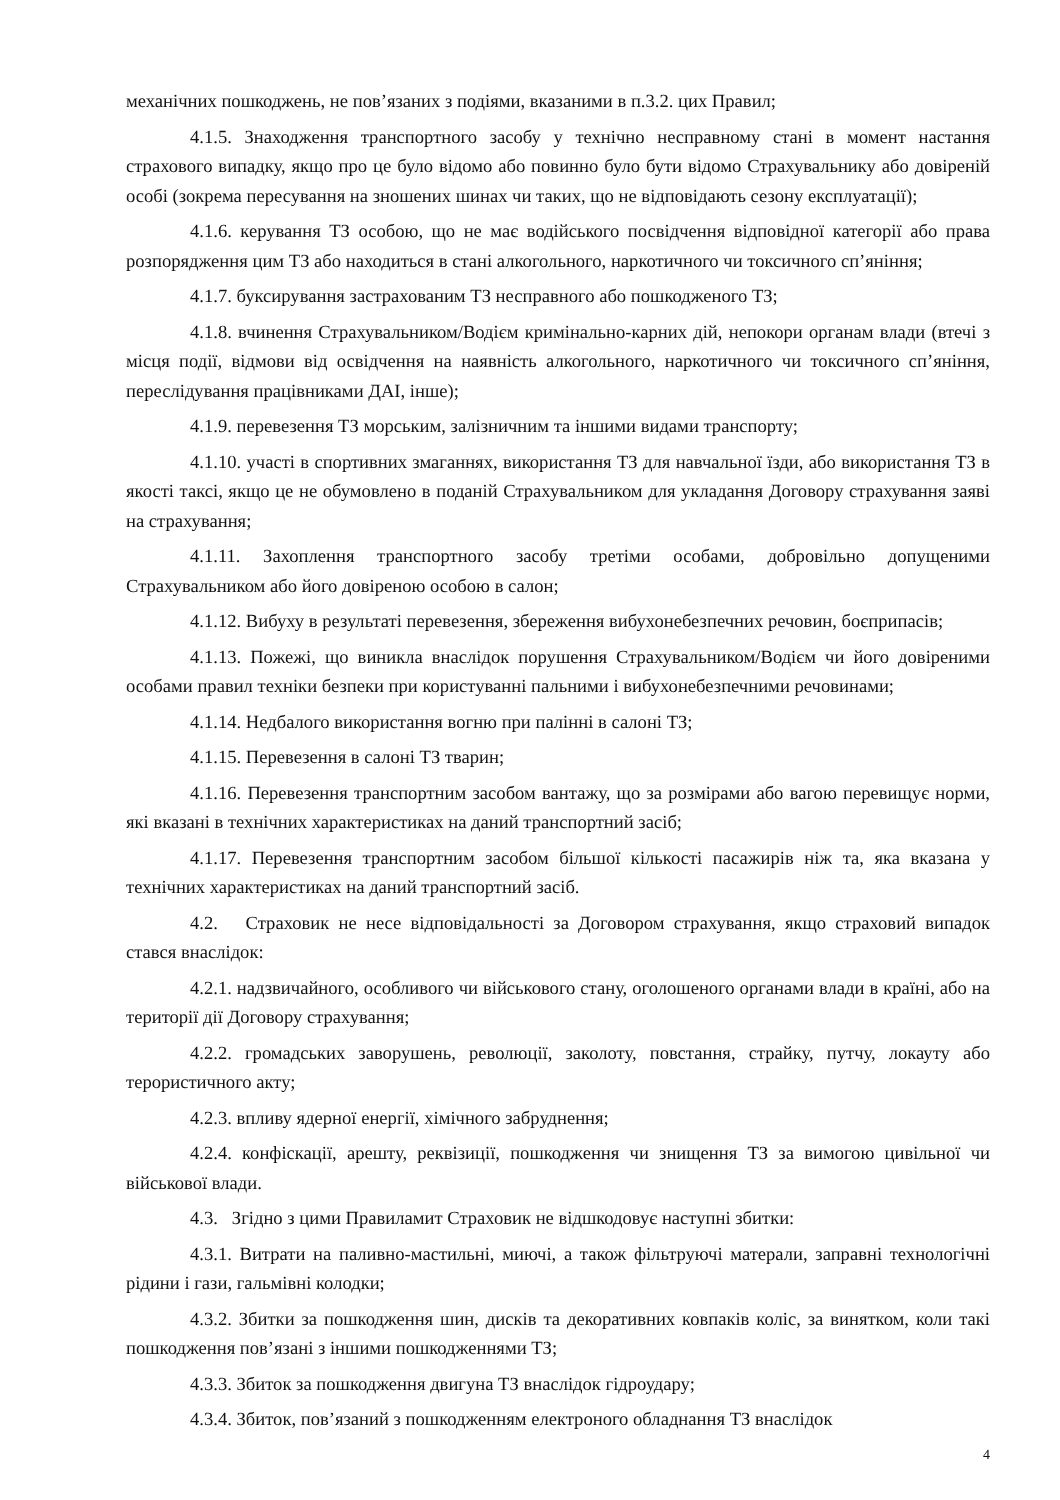механічних пошкоджень, не пов’язаних з подіями, вказаними в п.3.2. цих Правил;
4.1.5. Знаходження транспортного засобу у технічно несправному стані в момент настання страхового випадку, якщо про це було відомо або повинно було бути відомо Страхувальнику або довіреній особі (зокрема пересування на зношених шинах чи таких, що не відповідають сезону експлуатації);
4.1.6. керування ТЗ особою, що не має водійського посвідчення відповідної категорії або права розпорядження цим ТЗ або находиться в стані алкогольного, наркотичного чи токсичного сп’яніння;
4.1.7. буксирування застрахованим ТЗ несправного або пошкодженого ТЗ;
4.1.8. вчинення Страхувальником/Водієм кримінально-карних дій, непокори органам влади (втечі з місця події, відмови від освідчення на наявність алкогольного, наркотичного чи токсичного сп’яніння, переслідування працівниками ДАІ, інше);
4.1.9. перевезення ТЗ морським, залізничним та іншими видами транспорту;
4.1.10. участі в спортивних змаганнях, використання ТЗ для навчальної їзди, або використання ТЗ в якості таксі, якщо це не обумовлено в поданій Страхувальником для укладання Договору страхування заяві на страхування;
4.1.11. Захоплення транспортного засобу третіми особами, добровільно допущеними Страхувальником або його довіреною особою в салон;
4.1.12. Вибуху в результаті перевезення, збереження вибухонебезпечних речовин, боєприпасів;
4.1.13. Пожежі, що виникла внаслідок порушення Страхувальником/Водієм чи його довіреними особами правил техніки безпеки при користуванні пальними і вибухонебезпечними речовинами;
4.1.14. Недбалого використання вогню при палінні в салоні ТЗ;
4.1.15. Перевезення в салоні ТЗ тварин;
4.1.16. Перевезення транспортним засобом вантажу, що за розмірами або вагою перевищує норми, які вказані в технічних характеристиках на даний транспортний засіб;
4.1.17. Перевезення транспортним засобом більшої кількості пасажирів ніж та, яка вказана у технічних характеристиках на даний транспортний засіб.
4.2. Страховик не несе відповідальності за Договором страхування, якщо страховий випадок стався внаслідок:
4.2.1. надзвичайного, особливого чи військового стану, оголошеного органами влади в країні, або на території дії Договору страхування;
4.2.2. громадських заворушень, революції, заколоту, повстання, страйку, путчу, локауту або терористичного акту;
4.2.3. впливу ядерної енергії, хімічного забруднення;
4.2.4. конфіскації, арешту, реквізиції, пошкодження чи знищення ТЗ за вимогою цивільної чи військової влади.
4.3. Згідно з цими Правиламит Страховик не відшкодовує наступні збитки:
4.3.1. Витрати на паливно-мастильні, миючі, а також фільтруючі матерали, заправні технологічні рідини і гази, гальмівні колодки;
4.3.2. Збитки за пошкодження шин, дисків та декоративних ковпаків коліс, за винятком, коли такі пошкодження пов’язані з іншими пошкодженнями ТЗ;
4.3.3. Збиток за пошкодження двигуна ТЗ внаслідок гідроудару;
4.3.4. Збиток, пов’язаний з пошкодженням електроного обладнання ТЗ внаслідок
4